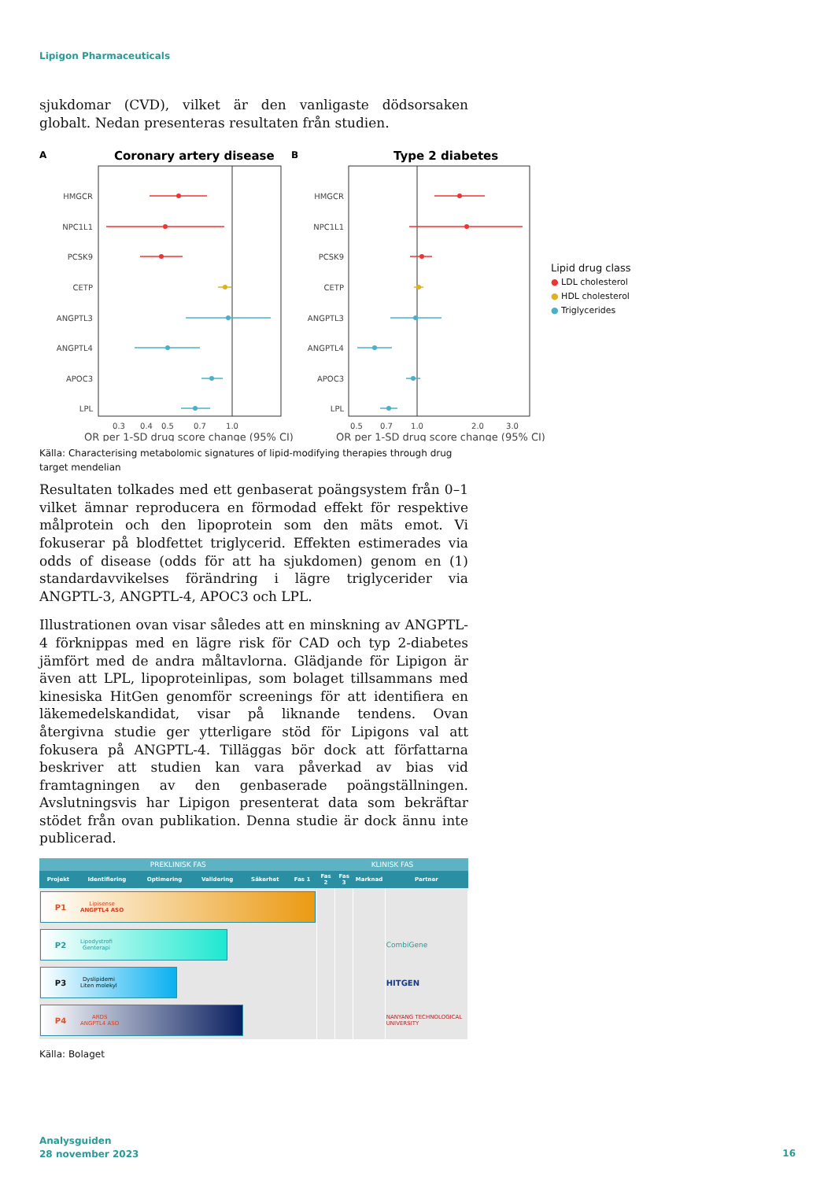Lipigon Pharmaceuticals
sjukdomar (CVD), vilket är den vanligaste dödsorsaken globalt. Nedan presenteras resultaten från studien.
A
Coronary artery disease
B
Type 2 diabetes
HMGCR
NPC1L1
PCSK9
CETP
ANGPTL3
ANGPTL4
APOC3
LPL
HMGCR
NPC1L1
PCSK9
CETP
ANGPTL3
ANGPTL4
APOC3
LPL
0.3
0.4
0.5
0.7
1.0
0.5
0.7
1.0
2.0
3.0
OR per 1-SD drug score change (95% CI)
OR per 1-SD drug score change (95% CI)
Lipid drug class
● LDL cholesterol
● HDL cholesterol
● Triglycerides
Källa: Characterising metabolomic signatures of lipid-modifying therapies through drug target mendelian
Resultaten tolkades med ett genbaserat poängsystem från 0–1 vilket ämnar reproducera en förmodad effekt för respektive målprotein och den lipoprotein som den mäts emot. Vi fokuserar på blodfettet triglycerid. Effekten estimerades via odds of disease (odds för att ha sjukdomen) genom en (1) standardavvikelses förändring i lägre triglycerider via ANGPTL-3, ANGPTL-4, APOC3 och LPL.
Illustrationen ovan visar således att en minskning av ANGPTL-4 förknippas med en lägre risk för CAD och typ 2-diabetes jämfört med de andra måltavlorna. Glädjande för Lipigon är även att LPL, lipoproteinlipas, som bolaget tillsammans med kinesiska HitGen genomför screenings för att identifiera en läkemedelskandidat, visar på liknande tendens. Ovan återgivna studie ger ytterligare stöd för Lipigons val att fokusera på ANGPTL-4. Tilläggas bör dock att författarna beskriver att studien kan vara påverkad av bias vid framtagningen av den genbaserade poängställningen. Avslutningsvis har Lipigon presenterat data som bekräftar stödet från ovan publikation. Denna studie är dock ännu inte publicerad.
| PREKLINISK FAS | | | | | | KLINISK FAS | | | |
| --- | --- | --- | --- | --- | --- | --- | --- | --- | --- |
| Projekt | Identifiering | Optimering | Validering | Säkerhet | Fas 1 | Fas 2 | Fas 3 | Marknad | Partner |
| P1 Lipisense ANGPTL4 ASO | | | | | | | | | |
| P2 Lipodystrofi Genterapi | | | | | | | | | CombiGene |
| P3 Dyslipidemi Liten molekyl | | | | | | | | | HITGEN |
| P4 ARDS ANGPTL4 ASO | | | | | | | | | NANYANG TECHNOLOGICAL UNIVERSITY |
Källa: Bolaget
Analysguiden
28 november 2023
16